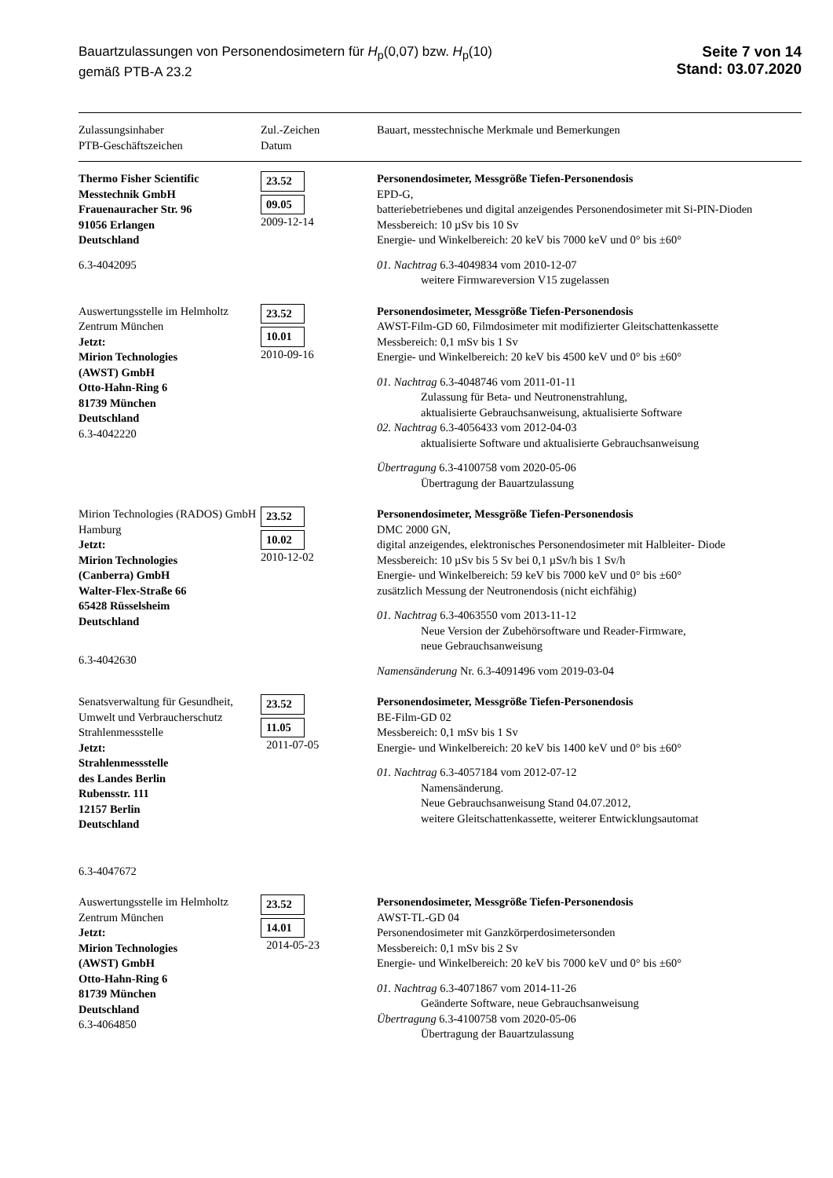Bauartzulassungen von Personendosimetern für H<sub>p</sub>(0,07) bzw. H<sub>p</sub>(10)
gemäß PTB-A 23.2
Seite 7 von 14
Stand: 03.07.2020
| Zulassungsinhaber PTB-Geschäftszeichen | Zul.-Zeichen Datum | Bauart, messtechnische Merkmale und Bemerkungen |
| --- | --- | --- |
| Thermo Fisher Scientific Messtechnik GmbH Frauenauracher Str. 96 91056 Erlangen Deutschland 6.3-4042095 | 23.52 09.05 2009-12-14 | Personendosimeter, Messgröße Tiefen-Personendosis EPD-G, batteriebetriebenes und digital anzeigendes Personendosimeter mit Si-PIN-Dioden Messbereich: 10 µSv bis 10 Sv Energie- und Winkelbereich: 20 keV bis 7000 keV und 0° bis ±60° 01. Nachtrag 6.3-4049834 vom 2010-12-07 weitere Firmwareversion V15 zugelassen |
| Auswertungsstelle im Helmholtz Zentrum München Jetzt: Mirion Technologies (AWST) GmbH Otto-Hahn-Ring 6 81739 München Deutschland 6.3-4042220 | 23.52 10.01 2010-09-16 | Personendosimeter, Messgröße Tiefen-Personendosis AWST-Film-GD 60, Filmdosimeter mit modifizierter Gleitschattenkassette Messbereich: 0,1 mSv bis 1 Sv Energie- und Winkelbereich: 20 keV bis 4500 keV und 0° bis ±60° 01. Nachtrag 6.3-4048746 vom 2011-01-11 Zulassung für Beta- und Neutronenstrahlung, aktualisierte Gebrauchsanweisung, aktualisierte Software 02. Nachtrag 6.3-4056433 vom 2012-04-03 aktualisierte Software und aktualisierte Gebrauchsanweisung Übertragung 6.3-4100758 vom 2020-05-06 Übertragung der Bauartzulassung |
| Mirion Technologies (RADOS) GmbH Hamburg Jetzt: Mirion Technologies (Canberra) GmbH Walter-Flex-Straße 66 65428 Rüsselsheim Deutschland 6.3-4042630 | 23.52 10.02 2010-12-02 | Personendosimeter, Messgröße Tiefen-Personendosis DMC 2000 GN, digital anzeigendes, elektronisches Personendosimeter mit Halbleiter- Diode Messbereich: 10 µSv bis 5 Sv bei 0,1 µSv/h bis 1 Sv/h Energie- und Winkelbereich: 59 keV bis 7000 keV und 0° bis ±60° zusätzlich Messung der Neutronendosis (nicht eichfähig) 01. Nachtrag 6.3-4063550 vom 2013-11-12 Neue Version der Zubehörsoftware und Reader-Firmware, neue Gebrauchsanweisung Namensänderung Nr. 6.3-4091496 vom 2019-03-04 |
| Senatsverwaltung für Gesundheit, Umwelt und Verbraucherschutz Strahlenmessstelle Jetzt: Strahlenmessstelle des Landes Berlin Rubensstr. 111 12157 Berlin Deutschland 6.3-4047672 | 23.52 11.05 2011-07-05 | Personendosimeter, Messgröße Tiefen-Personendosis BE-Film-GD 02 Messbereich: 0,1 mSv bis 1 Sv Energie- und Winkelbereich: 20 keV bis 1400 keV und 0° bis ±60° 01. Nachtrag 6.3-4057184 vom 2012-07-12 Namensänderung. Neue Gebrauchsanweisung Stand 04.07.2012, weitere Gleitschattenkassette, weiterer Entwicklungsautomat |
| Auswertungsstelle im Helmholtz Zentrum München Jetzt: Mirion Technologies (AWST) GmbH Otto-Hahn-Ring 6 81739 München Deutschland 6.3-4064850 | 23.52 14.01 2014-05-23 | Personendosimeter, Messgröße Tiefen-Personendosis AWST-TL-GD 04 Personendosimeter mit Ganzkörperdosimetersonden Messbereich: 0,1 mSv bis 2 Sv Energie- und Winkelbereich: 20 keV bis 7000 keV und 0° bis ±60° 01. Nachtrag 6.3-4071867 vom 2014-11-26 Geänderte Software, neue Gebrauchsanweisung Übertragung 6.3-4100758 vom 2020-05-06 Übertragung der Bauartzulassung |